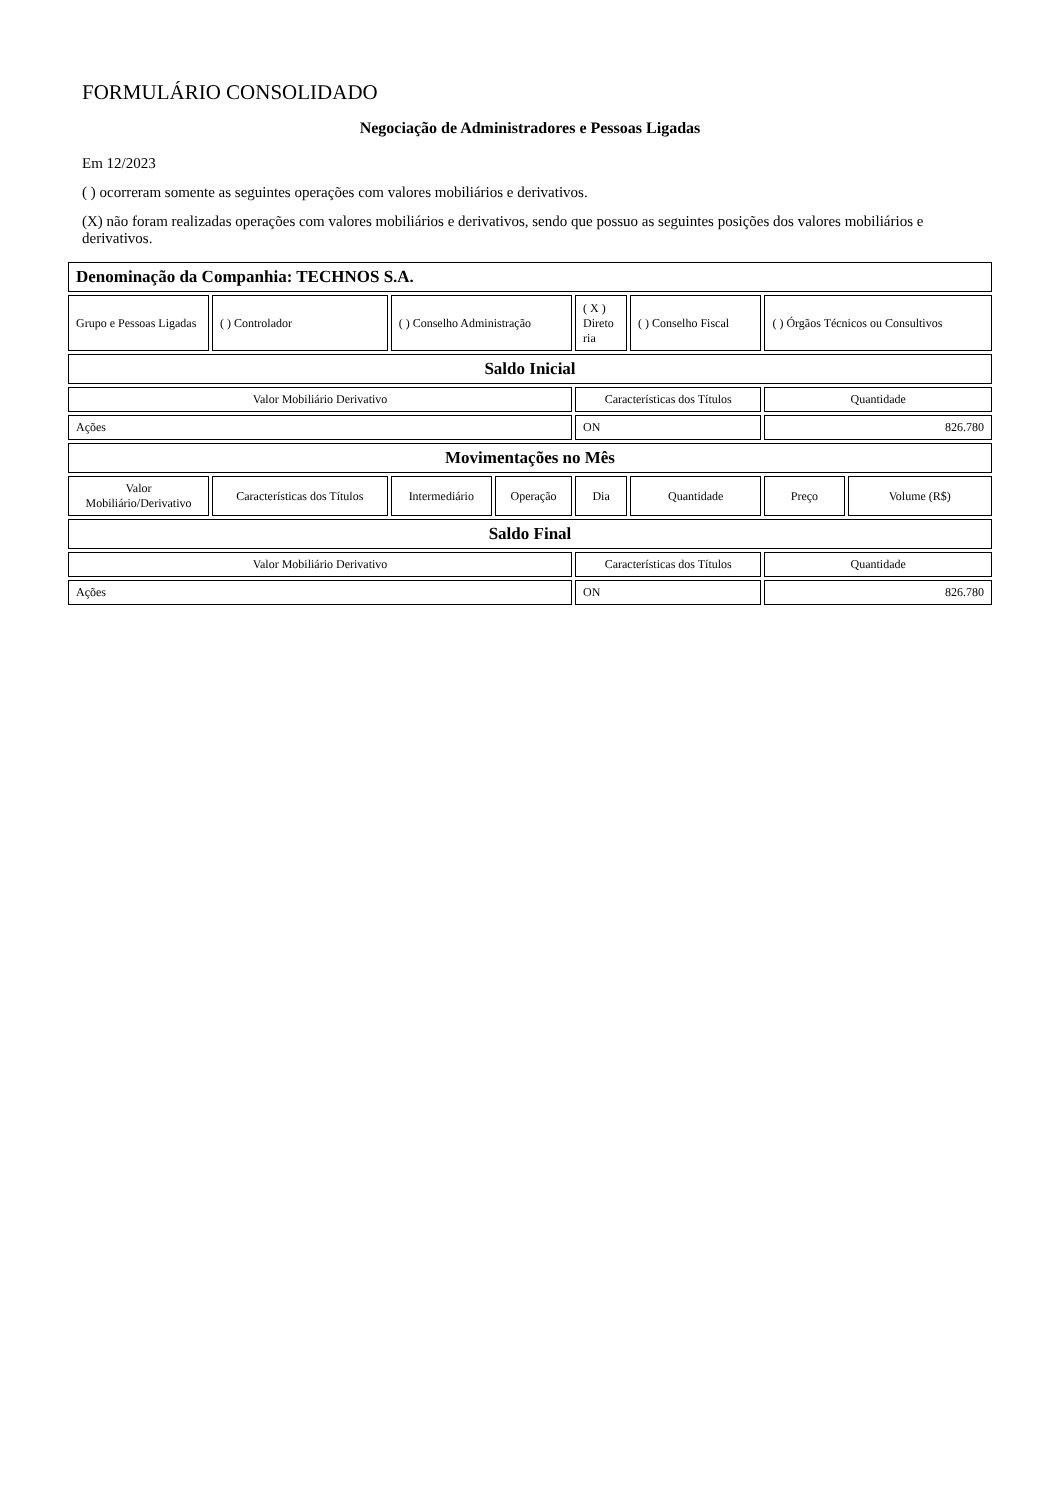FORMULÁRIO CONSOLIDADO
Negociação de Administradores e Pessoas Ligadas
Em 12/2023
( ) ocorreram somente as seguintes operações com valores mobiliários e derivativos.
(X) não foram realizadas operações com valores mobiliários e derivativos, sendo que possuo as seguintes posições dos valores mobiliários e derivativos.
| Denominação da Companhia: TECHNOS S.A. | | | | | | | |
| Grupo e Pessoas Ligadas | ( ) Controlador | ( ) Conselho Administração | | ( X ) Direto ria | ( ) Conselho Fiscal | ( ) Órgãos Técnicos ou Consultivos | |
| Saldo Inicial | | | | | | | |
| Valor Mobiliário Derivativo | | | | Características dos Títulos | | Quantidade | |
| Ações | | | | ON | | 826.780 | |
| Movimentações no Mês | | | | | | | |
| Valor Mobiliário/Derivativo | Características dos Títulos | Intermediário | Operação | Dia | Quantidade | Preço | Volume (R$) |
| Saldo Final | | | | | | | |
| Valor Mobiliário Derivativo | | | | Características dos Títulos | | Quantidade | |
| Ações | | | | ON | | 826.780 | |